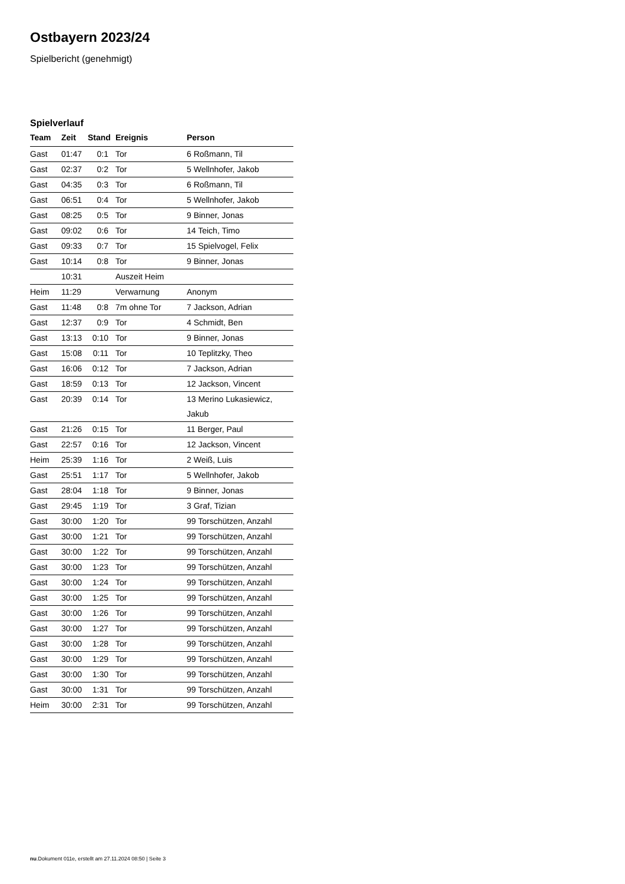Ostbayern 2023/24
Spielbericht (genehmigt)
Spielverlauf
| Team | Zeit | Stand | Ereignis | Person |
| --- | --- | --- | --- | --- |
| Gast | 01:47 | 0:1 | Tor | 6 Roßmann, Til |
| Gast | 02:37 | 0:2 | Tor | 5 Wellnhofer, Jakob |
| Gast | 04:35 | 0:3 | Tor | 6 Roßmann, Til |
| Gast | 06:51 | 0:4 | Tor | 5 Wellnhofer, Jakob |
| Gast | 08:25 | 0:5 | Tor | 9 Binner, Jonas |
| Gast | 09:02 | 0:6 | Tor | 14 Teich, Timo |
| Gast | 09:33 | 0:7 | Tor | 15 Spielvogel, Felix |
| Gast | 10:14 | 0:8 | Tor | 9 Binner, Jonas |
| | 10:31 | | Auszeit Heim | |
| Heim | 11:29 | | Verwarnung | Anonym |
| Gast | 11:48 | 0:8 | 7m ohne Tor | 7 Jackson, Adrian |
| Gast | 12:37 | 0:9 | Tor | 4 Schmidt, Ben |
| Gast | 13:13 | 0:10 | Tor | 9 Binner, Jonas |
| Gast | 15:08 | 0:11 | Tor | 10 Teplitzky, Theo |
| Gast | 16:06 | 0:12 | Tor | 7 Jackson, Adrian |
| Gast | 18:59 | 0:13 | Tor | 12 Jackson, Vincent |
| Gast | 20:39 | 0:14 | Tor | 13 Merino Lukasiewicz, Jakub |
| Gast | 21:26 | 0:15 | Tor | 11 Berger, Paul |
| Gast | 22:57 | 0:16 | Tor | 12 Jackson, Vincent |
| Heim | 25:39 | 1:16 | Tor | 2 Weiß, Luis |
| Gast | 25:51 | 1:17 | Tor | 5 Wellnhofer, Jakob |
| Gast | 28:04 | 1:18 | Tor | 9 Binner, Jonas |
| Gast | 29:45 | 1:19 | Tor | 3 Graf, Tizian |
| Gast | 30:00 | 1:20 | Tor | 99 Torschützen, Anzahl |
| Gast | 30:00 | 1:21 | Tor | 99 Torschützen, Anzahl |
| Gast | 30:00 | 1:22 | Tor | 99 Torschützen, Anzahl |
| Gast | 30:00 | 1:23 | Tor | 99 Torschützen, Anzahl |
| Gast | 30:00 | 1:24 | Tor | 99 Torschützen, Anzahl |
| Gast | 30:00 | 1:25 | Tor | 99 Torschützen, Anzahl |
| Gast | 30:00 | 1:26 | Tor | 99 Torschützen, Anzahl |
| Gast | 30:00 | 1:27 | Tor | 99 Torschützen, Anzahl |
| Gast | 30:00 | 1:28 | Tor | 99 Torschützen, Anzahl |
| Gast | 30:00 | 1:29 | Tor | 99 Torschützen, Anzahl |
| Gast | 30:00 | 1:30 | Tor | 99 Torschützen, Anzahl |
| Gast | 30:00 | 1:31 | Tor | 99 Torschützen, Anzahl |
| Heim | 30:00 | 2:31 | Tor | 99 Torschützen, Anzahl |
nu.Dokument 011e, erstellt am 27.11.2024 08:50 | Seite 3